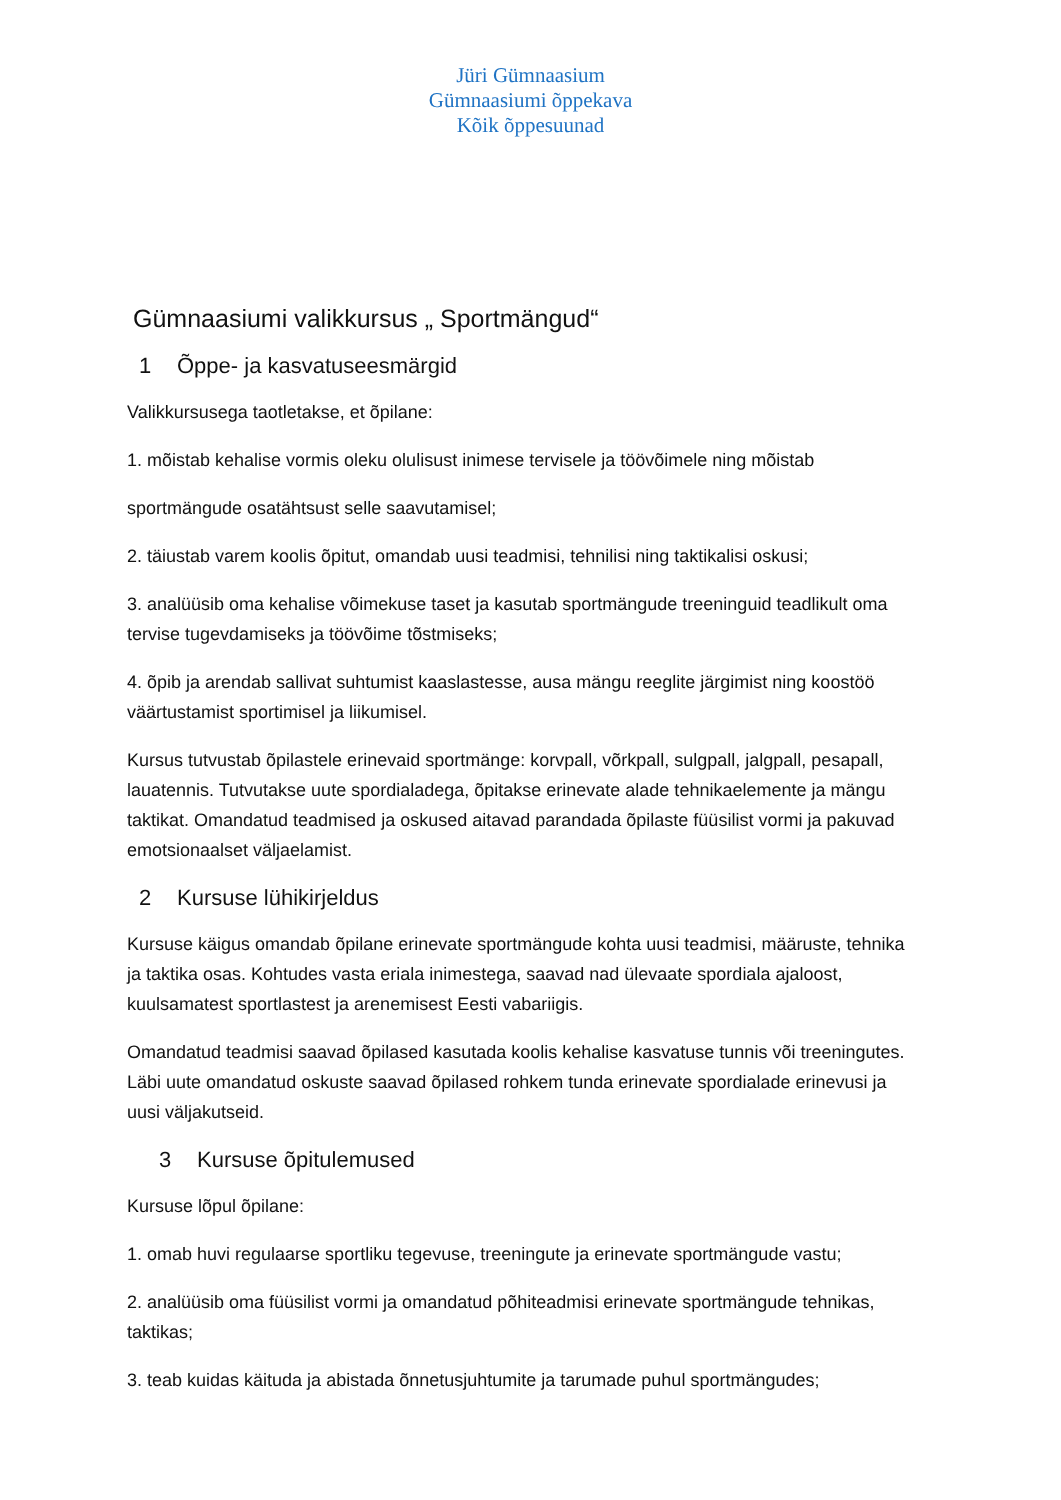Jüri Gümnaasium
Gümnaasiumi õppekava
Kõik õppesuunad
Gümnaasiumi valikkursus „ Sportmängud“
1 Õppe- ja kasvatuseesmärgid
Valikkursusega taotletakse, et õpilane:
1. mõistab kehalise vormis oleku olulisust inimese tervisele ja töövõimele ning mõistab
sportmängude osatähtsust selle saavutamisel;
2. täiustab varem koolis õpitut, omandab uusi teadmisi, tehnilisi ning taktikalisi oskusi;
3. analüüsib oma kehalise võimekuse taset ja kasutab sportmängude treeninguid teadlikult oma tervise tugevdamiseks ja töövõime tõstmiseks;
4. õpib ja arendab sallivat suhtumist kaaslastesse, ausa mängu reeglite järgimist ning koostöö väärtustamist sportimisel ja liikumisel.
Kursus tutvustab õpilastele erinevaid sportmänge: korvpall, võrkpall, sulgpall, jalgpall, pesapall, lauatennis. Tutvutakse uute spordialadega, õpitakse erinevate alade tehnikaelemente ja mängu taktikat. Omandatud teadmised ja oskused aitavad parandada õpilaste füüsilist vormi ja pakuvad emotsionaalset väljaelamist.
2 Kursuse lühikirjeldus
Kursuse käigus omandab õpilane erinevate sportmängude kohta uusi teadmisi, määruste, tehnika ja taktika osas. Kohtudes vasta eriala inimestega, saavad nad ülevaate spordiala ajaloost, kuulsamatest sportlastest ja arenemisest Eesti vabariigis.
Omandatud teadmisi saavad õpilased kasutada koolis kehalise kasvatuse tunnis või treeningutes. Läbi uute omandatud oskuste saavad õpilased rohkem tunda erinevate spordialade erinevusi ja uusi väljakutseid.
3 Kursuse õpitulemused
Kursuse lõpul õpilane:
1. omab huvi regulaarse sportliku tegevuse, treeningute ja erinevate sportmängude vastu;
2. analüüsib oma füüsilist vormi ja omandatud põhiteadmisi erinevate sportmängude tehnikas, taktikas;
3. teab kuidas käituda ja abistada õnnetusjuhtumite ja tarumade puhul sportmängudes;